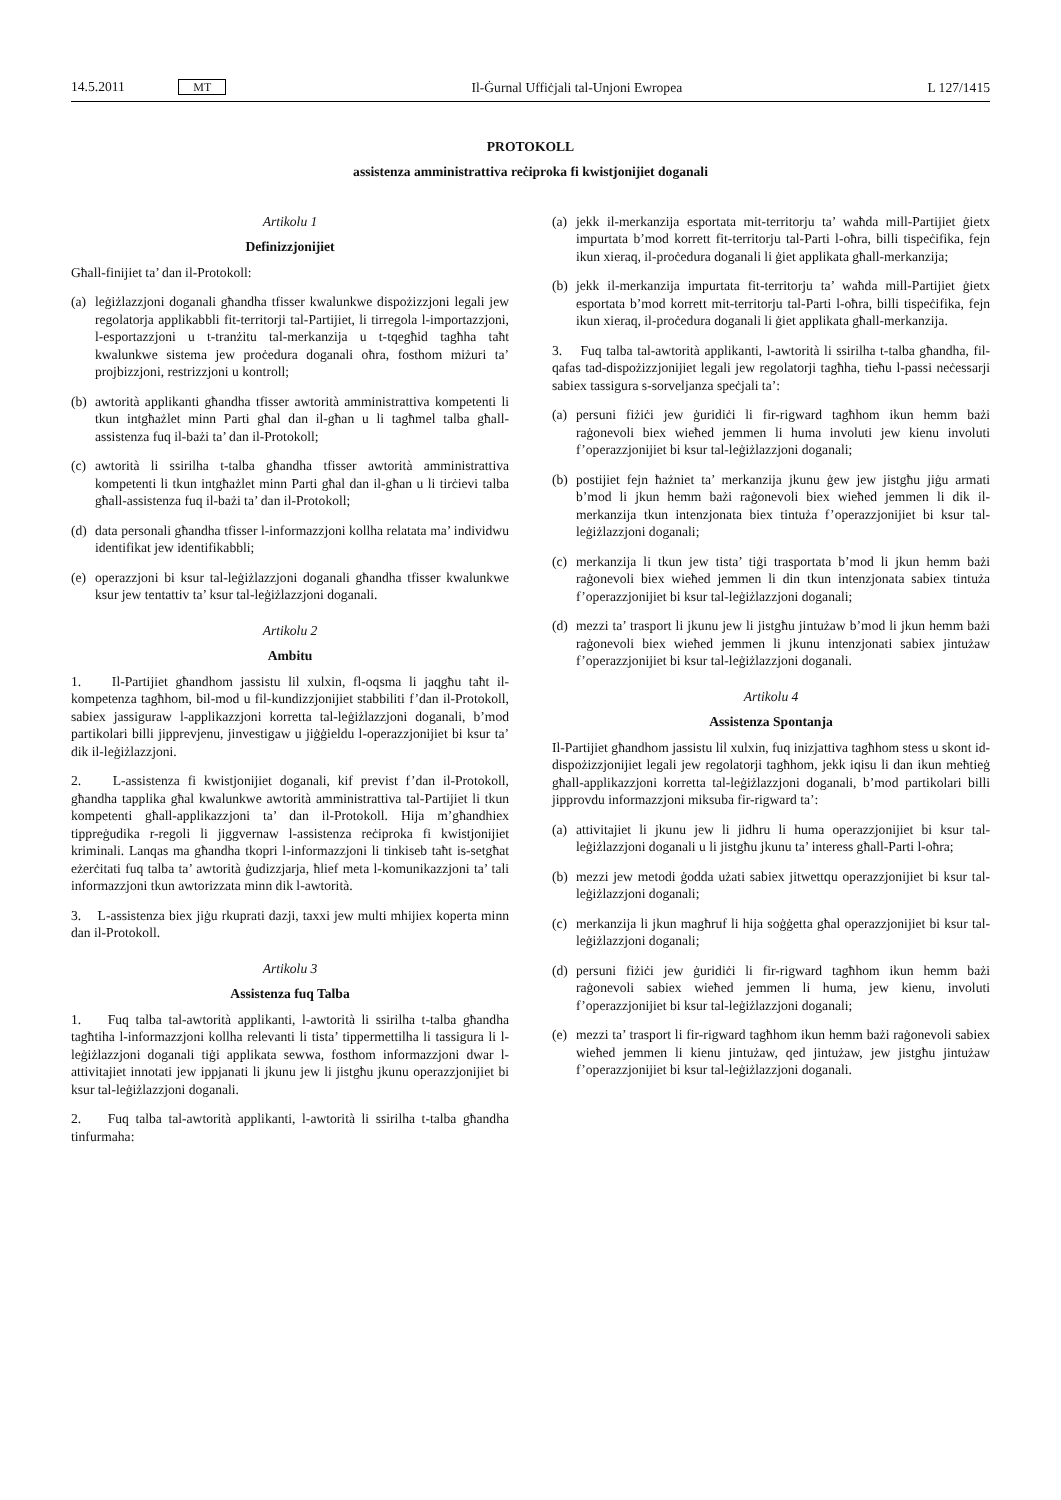14.5.2011 MT Il-Ġurnal Uffiċjali tal-Unjoni Ewropea L 127/1415
PROTOKOLL
assistenza amministrattiva reċiproka fi kwistjonijiet doganali
Artikolu 1
Definizzjonijiet
Għall-finijiet ta’ dan il-Protokoll:
(a) leġiżlazzjoni doganali għandha tfisser kwalunkwe dispożizzjoni legali jew regolatorja applikabbli fit-territorji tal-Partijiet, li tirregola l-importazzjoni, l-esportazzjoni u t-tranżitu tal-merkanzija u t-tqegħid tagħha taħt kwalunkwe sistema jew proċedura doganali oħra, fosthom miżuri ta’ projbizzjoni, restrizzjoni u kontroll;
(b) awtorità applikanti għandha tfisser awtorità amministrattiva kompetenti li tkun intgħażlet minn Parti għal dan il-għan u li tagħmel talba għall-assistenza fuq il-bażi ta’ dan il-Protokoll;
(c) awtorità li ssirilha t-talba għandha tfisser awtorità amministrattiva kompetenti li tkun intgħażlet minn Parti għal dan il-għan u li tirċievi talba għall-assistenza fuq il-bażi ta’ dan il-Protokoll;
(d) data personali għandha tfisser l-informazzjoni kollha relatata ma’ individwu identifikat jew identifikabbli;
(e) operazzjoni bi ksur tal-leġiżlazzjoni doganali għandha tfisser kwalunkwe ksur jew tentattiv ta’ ksur tal-leġiżlazzjoni doganali.
Artikolu 2
Ambitu
1. Il-Partijiet għandhom jassistu lil xulxin, fl-oqsma li jaqgħu taħt il-kompetenza tagħhom, bil-mod u fil-kundizzjonijiet stabbiliti f’dan il-Protokoll, sabiex jassiguraw l-applikazzjoni korretta tal-leġiżlazzjoni doganali, b’mod partikolari billi jipprevjenu, jinvestigaw u jiġġieldu l-operazzjonijiet bi ksur ta’ dik il-leġiżlazzjoni.
2. L-assistenza fi kwistjonijiet doganali, kif previst f’dan il-Protokoll, għandha tapplika għal kwalunkwe awtorità amministrattiva tal-Partijiet li tkun kompetenti għall-applikazzjoni ta’ dan il-Protokoll. Hija m’għandhiex tippreġudika r-regoli li jiggvernaw l-assistenza reċiproka fi kwistjonijiet kriminali. Lanqas ma għandha tkopri l-informazzjoni li tinkiseb taħt is-setgħat eżerċitati fuq talba ta’ awtorità ġudizzjarja, ħlief meta l-komunikazzjoni ta’ tali informazzjoni tkun awtorizzata minn dik l-awtorità.
3. L-assistenza biex jiġu rkuprati dazji, taxxi jew multi mhijiex koperta minn dan il-Protokoll.
Artikolu 3
Assistenza fuq Talba
1. Fuq talba tal-awtorità applikanti, l-awtorità li ssirilha t-talba għandha tagħtiha l-informazzjoni kollha relevanti li tista’ tippermettilha li tassigura li l-leġiżlazzjoni doganali tiġi applikata sewwa, fosthom informazzjoni dwar l-attivitajiet innotati jew ippjanati li jkunu jew li jistgħu jkunu operazzjonijiet bi ksur tal-leġiżlazzjoni doganali.
2. Fuq talba tal-awtorità applikanti, l-awtorità li ssirilha t-talba għandha tinfurmaha:
(a) jekk il-merkanzija esportata mit-territorju ta’ waħda mill-Partijiet ġietx impurtata b’mod korrett fit-territorju tal-Parti l-oħra, billi tispeċifika, fejn ikun xieraq, il-proċedura doganali li ġiet applikata għall-merkanzija;
(b) jekk il-merkanzija impurtata fit-territorju ta’ waħda mill-Partijiet ġietx esportata b’mod korrett mit-territorju tal-Parti l-oħra, billi tispeċifika, fejn ikun xieraq, il-proċedura doganali li ġiet applikata għall-merkanzija.
3. Fuq talba tal-awtorità applikanti, l-awtorità li ssirilha t-talba għandha, fil-qafas tad-dispożizzjonijiet legali jew regolatorji tagħha, tieħu l-passi neċessarji sabiex tassigura s-sorveljanza speċjali ta’:
(a) persuni fiżiċi jew ġuridiċi li fir-rigward tagħhom ikun hemm bażi raġonevoli biex wieħed jemmen li huma involuti jew kienu involuti f’operazzjonijiet bi ksur tal-leġiżlazzjoni doganali;
(b) postijiet fejn ħażniet ta’ merkanzija jkunu ġew jew jistgħu jiġu armati b’mod li jkun hemm bażi raġonevoli biex wieħed jemmen li dik il-merkanzija tkun intenzjonata biex tintuża f’operazzjonijiet bi ksur tal-leġiżlazzjoni doganali;
(c) merkanzija li tkun jew tista’ tiġi trasportata b’mod li jkun hemm bażi raġonevoli biex wieħed jemmen li din tkun intenzjonata sabiex tintuża f’operazzjonijiet bi ksur tal-leġiżlazzjoni doganali;
(d) mezzi ta’ trasport li jkunu jew li jistgħu jintużaw b’mod li jkun hemm bażi raġonevoli biex wieħed jemmen li jkunu intenzjonati sabiex jintużaw f’operazzjonijiet bi ksur tal-leġiżlazzjoni doganali.
Artikolu 4
Assistenza Spontanja
Il-Partijiet għandhom jassistu lil xulxin, fuq inizjattiva tagħhom stess u skont id-dispożizzjonijiet legali jew regolatorji tagħhom, jekk iqisu li dan ikun meħtieġ għall-applikazzjoni korretta tal-leġiżlazzjoni doganali, b’mod partikolari billi jipprovdu informazzjoni miksuba fir-rigward ta’:
(a) attivitajiet li jkunu jew li jidhru li huma operazzjonijiet bi ksur tal-leġiżlazzjoni doganali u li jistgħu jkunu ta’ interess għall-Parti l-oħra;
(b) mezzi jew metodi ġodda użati sabiex jitwettqu operazzjonijiet bi ksur tal-leġiżlazzjoni doganali;
(c) merkanzija li jkun magħruf li hija soġġetta għal operazzjonijiet bi ksur tal-leġiżlazzjoni doganali;
(d) persuni fiżiċi jew ġuridiċi li fir-rigward tagħhom ikun hemm bażi raġonevoli sabiex wieħed jemmen li huma, jew kienu, involuti f’operazzjonijiet bi ksur tal-leġiżlazzjoni doganali;
(e) mezzi ta’ trasport li fir-rigward tagħhom ikun hemm bażi raġonevoli sabiex wieħed jemmen li kienu jintużaw, qed jintużaw, jew jistgħu jintużaw f’operazzjonijiet bi ksur tal-leġiżlazzjoni doganali.